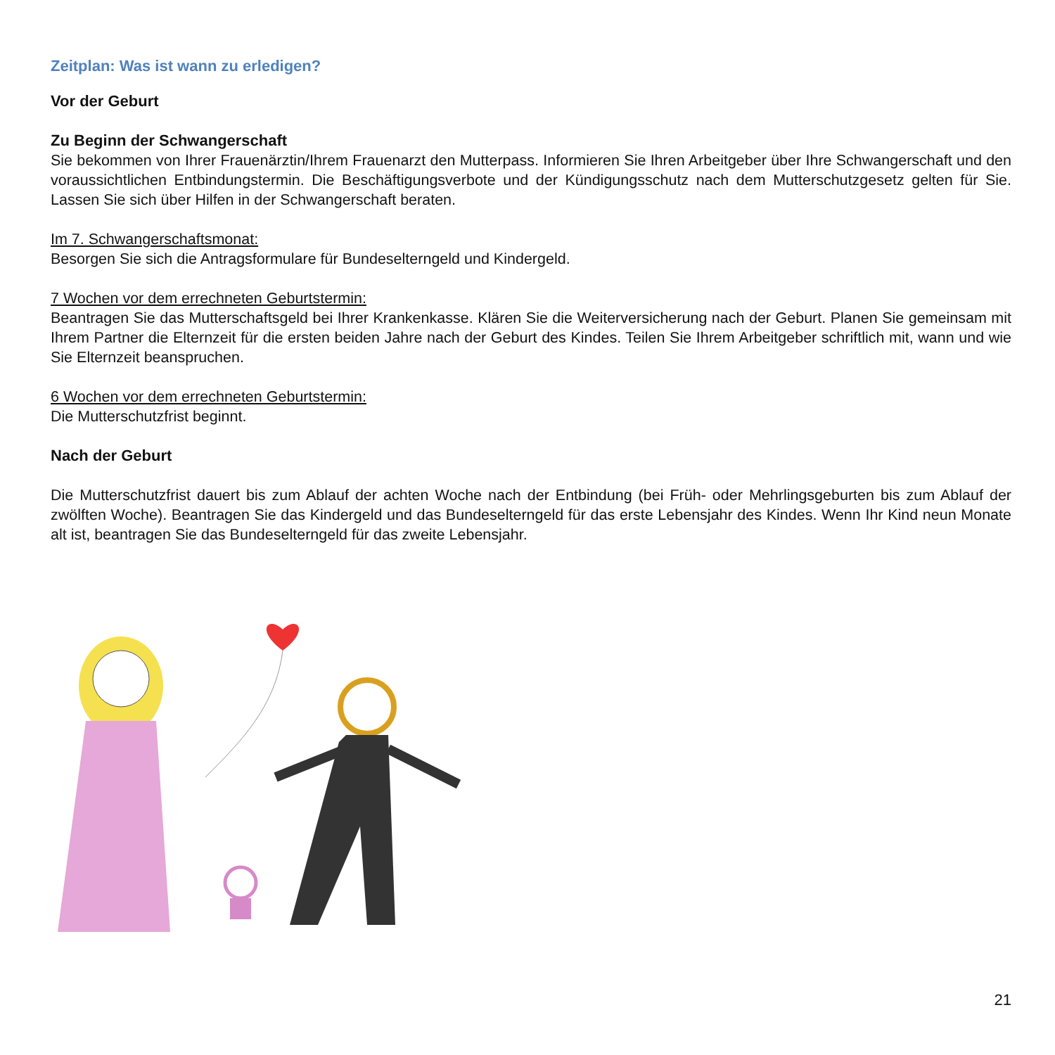Zeitplan: Was ist wann zu erledigen?
Vor der Geburt
Zu Beginn der Schwangerschaft
Sie bekommen von Ihrer Frauenärztin/Ihrem Frauenarzt den Mutterpass. Informieren Sie Ihren Arbeitgeber über Ihre Schwangerschaft und den voraussichtlichen Entbindungstermin. Die Beschäftigungsverbote und der Kündigungsschutz nach dem Mutterschutzgesetz gelten für Sie. Lassen Sie sich über Hilfen in der Schwangerschaft beraten.
Im 7. Schwangerschaftsmonat:
Besorgen Sie sich die Antragsformulare für Bundeselterngeld und Kindergeld.
7 Wochen vor dem errechneten Geburtstermin:
Beantragen Sie das Mutterschaftsgeld bei Ihrer Krankenkasse. Klären Sie die Weiterversicherung nach der Geburt. Planen Sie gemeinsam mit Ihrem Partner die Elternzeit für die ersten beiden Jahre nach der Geburt des Kindes. Teilen Sie Ihrem Arbeitgeber schriftlich mit, wann und wie Sie Elternzeit beanspruchen.
6 Wochen vor dem errechneten Geburtstermin:
Die Mutterschutzfrist beginnt.
Nach der Geburt
Die Mutterschutzfrist dauert bis zum Ablauf der achten Woche nach der Entbindung (bei Früh- oder Mehrlingsgeburten bis zum Ablauf der zwölften Woche). Beantragen Sie das Kindergeld und das Bundeselterngeld für das erste Lebensjahr des Kindes. Wenn Ihr Kind neun Monate alt ist, beantragen Sie das Bundeselterngeld für das zweite Lebensjahr.
21